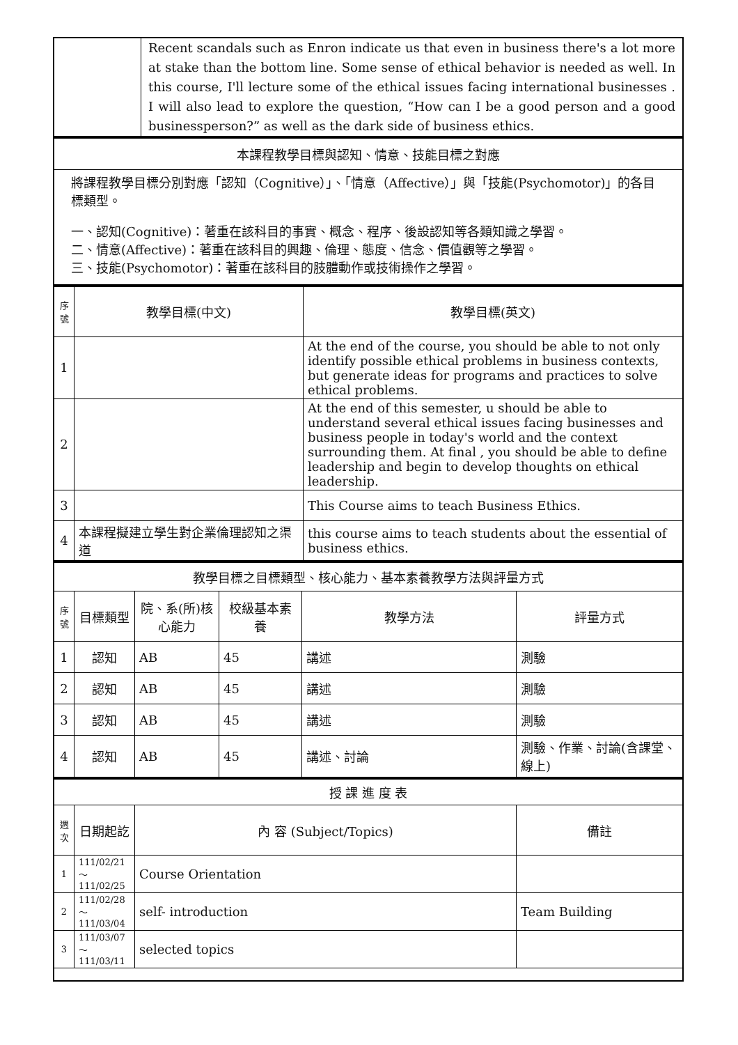| | Recent scandals such as Enron indicate us that even in business there's a lot more at stake than the bottom line. Some sense of ethical behavior is needed as well. In this course, I'll lecture some of the ethical issues facing international businesses . I will also lead to explore the question, “How can I be a good person and a good businessperson?” as well as the dark side of business ethics. |
| 本課程教學目標與認知、情意、技能目標之對應 |
| 將課程教學目標分別對應「認知（Cognitive）」、「情意（Affective）」與「技能(Psychomotor)」的各目標類型。 一、認知(Cognitive)：著重在該科目的事實、概念、程序、後設認知等各類知識之學習。 二、情意(Affective)：著重在該科目的興趣、倫理、態度、信念、價值觀等之學習。 三、技能(Psychomotor)：著重在該科目的肢體動作或技術操作之學習。 |
| 序號 | 教學目標(中文) | 教學目標(英文) |
| --- | --- | --- |
| 1 | | At the end of the course, you should be able to not only identify possible ethical problems in business contexts, but generate ideas for programs and practices to solve ethical problems. |
| 2 | | At the end of this semester, u should be able to understand several ethical issues facing businesses and business people in today's world and the context surrounding them. At final , you should be able to define leadership and begin to develop thoughts on ethical leadership. |
| 3 | | This Course aims to teach Business Ethics. |
| 4 | 本課程擬建立學生對企業倫理認知之渠道 | this course aims to teach students about the essential of business ethics. |
| 教學目標之目標類型、核心能力、基本素養教學方法與評量方式 | | | | | |
| 序號 | 目標類型 | 院、系(所)核心能力 | 校級基本素養 | 教學方法 | 評量方式 |
| 1 | 認知 | AB | 45 | 講述 | 測驗 |
| 2 | 認知 | AB | 45 | 講述 | 測驗 |
| 3 | 認知 | AB | 45 | 講述 | 測驗 |
| 4 | 認知 | AB | 45 | 講述、討論 | 測驗、作業、討論(含課堂、線上) |
| 授 課 進 度 表 | | | |
| 週次 | 日期起訖 | 內 容 (Subject/Topics) | 備註 |
| 1 | 111/02/21～ 111/02/25 | Course Orientation | |
| 2 | 111/02/28～ 111/03/04 | self- introduction | Team Building |
| 3 | 111/03/07～ 111/03/11 | selected topics | |